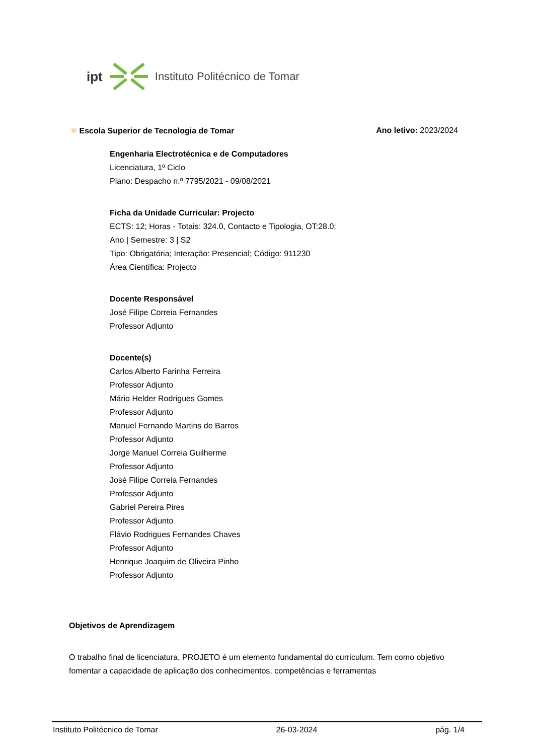ipt Instituto Politécnico de Tomar
❋ Escola Superior de Tecnologia de Tomar
Ano letivo: 2023/2024
Engenharia Electrotécnica e de Computadores
Licenciatura, 1º Ciclo
Plano: Despacho n.º 7795/2021 - 09/08/2021
Ficha da Unidade Curricular: Projecto
ECTS: 12; Horas - Totais: 324.0, Contacto e Tipologia, OT:28.0;
Ano | Semestre: 3 | S2
Tipo: Obrigatória; Interação: Presencial; Código: 911230
Área Científica: Projecto
Docente Responsável
José Filipe Correia Fernandes
Professor Adjunto
Docente(s)
Carlos Alberto Farinha Ferreira
Professor Adjunto
Mário Helder Rodrigues Gomes
Professor Adjunto
Manuel Fernando Martins de Barros
Professor Adjunto
Jorge Manuel Correia Guilherme
Professor Adjunto
José Filipe Correia Fernandes
Professor Adjunto
Gabriel Pereira Pires
Professor Adjunto
Flávio Rodrigues Fernandes Chaves
Professor Adjunto
Henrique Joaquim de Oliveira Pinho
Professor Adjunto
Objetivos de Aprendizagem
O trabalho final de licenciatura, PROJETO é um elemento fundamental do curriculum. Tem como objetivo fomentar a capacidade de aplicação dos conhecimentos, competências e ferramentas
Instituto Politécnico de Tomar 26-03-2024 pág. 1/4